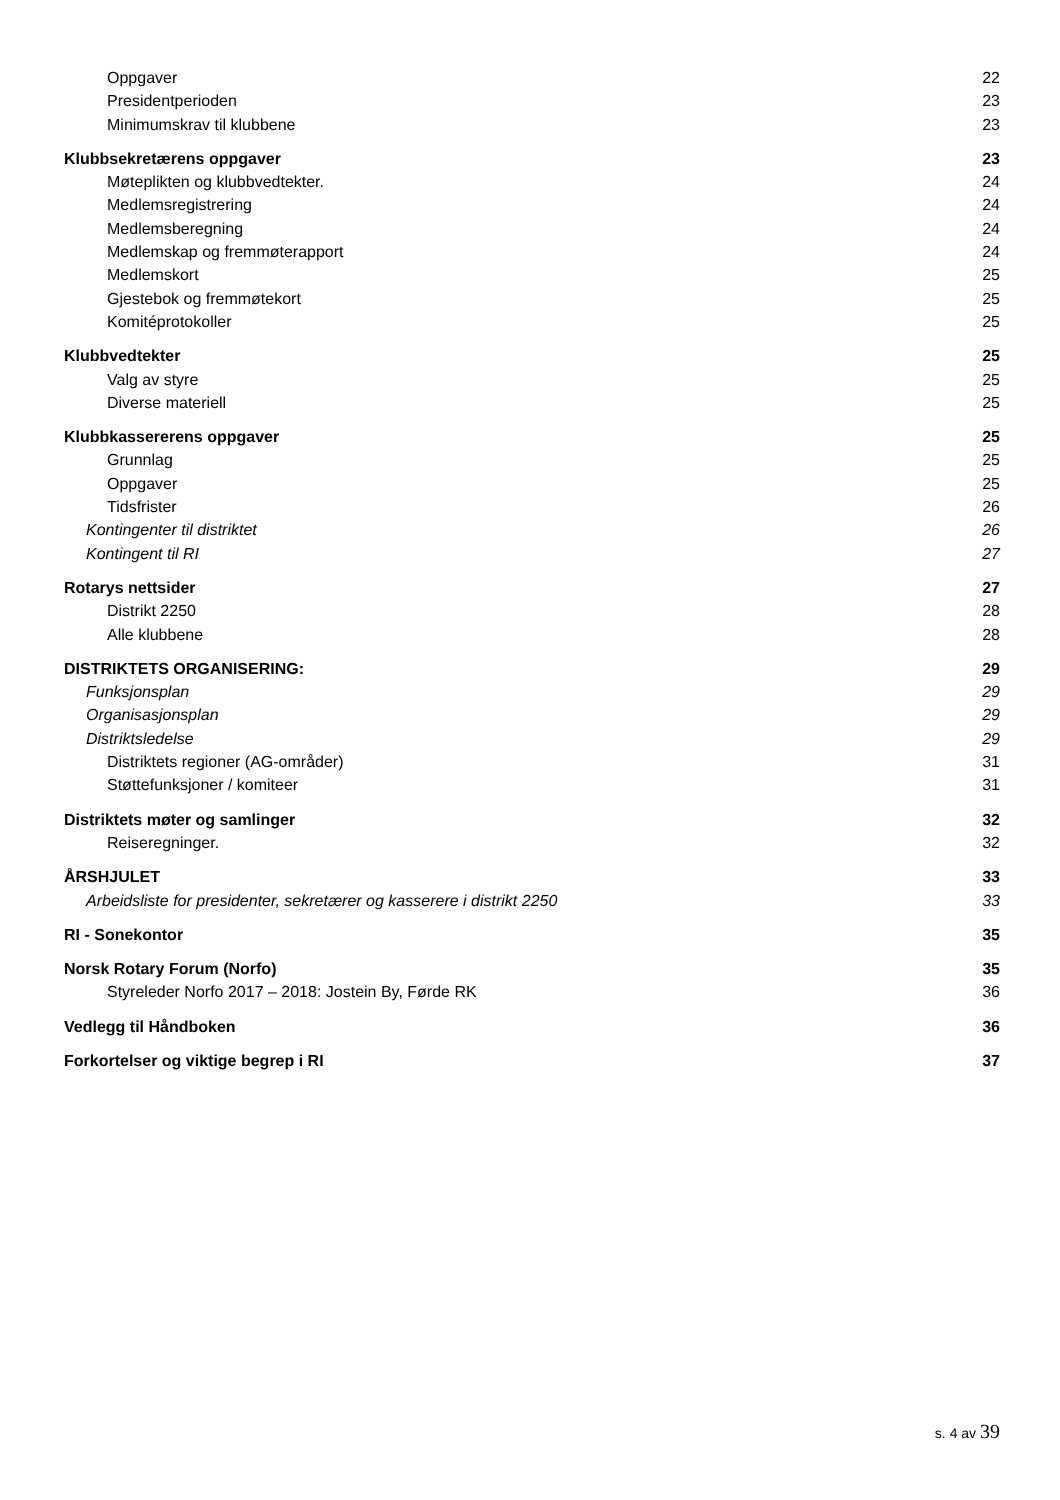Oppgaver 22
Presidentperioden 23
Minimumskrav til klubbene 23
Klubbsekretærens oppgaver 23
Møteplikten og klubbvedtekter. 24
Medlemsregistrering 24
Medlemsberegning 24
Medlemskap og fremmøterapport 24
Medlemskort 25
Gjestebok og fremmøtekort 25
Komitéprotokoller 25
Klubbvedtekter 25
Valg av styre 25
Diverse materiell 25
Klubbkassererens oppgaver 25
Grunnlag 25
Oppgaver 25
Tidsfrister 26
Kontingenter til distriktet 26
Kontingent til RI 27
Rotarys nettsider 27
Distrikt 2250 28
Alle klubbene 28
DISTRIKTETS ORGANISERING: 29
Funksjonsplan 29
Organisasjonsplan 29
Distriktsledelse 29
Distriktets regioner (AG-områder) 31
Støttefunksjoner / komiteer 31
Distriktets møter og samlinger 32
Reiseregninger. 32
ÅRSHJULET 33
Arbeidsliste for presidenter, sekretærer og kasserere i distrikt 2250 33
RI - Sonekontor 35
Norsk Rotary Forum (Norfo) 35
Styreleder Norfo 2017 – 2018: Jostein By, Førde RK 36
Vedlegg til Håndboken 36
Forkortelser og viktige begrep i RI 37
s. 4 av 39